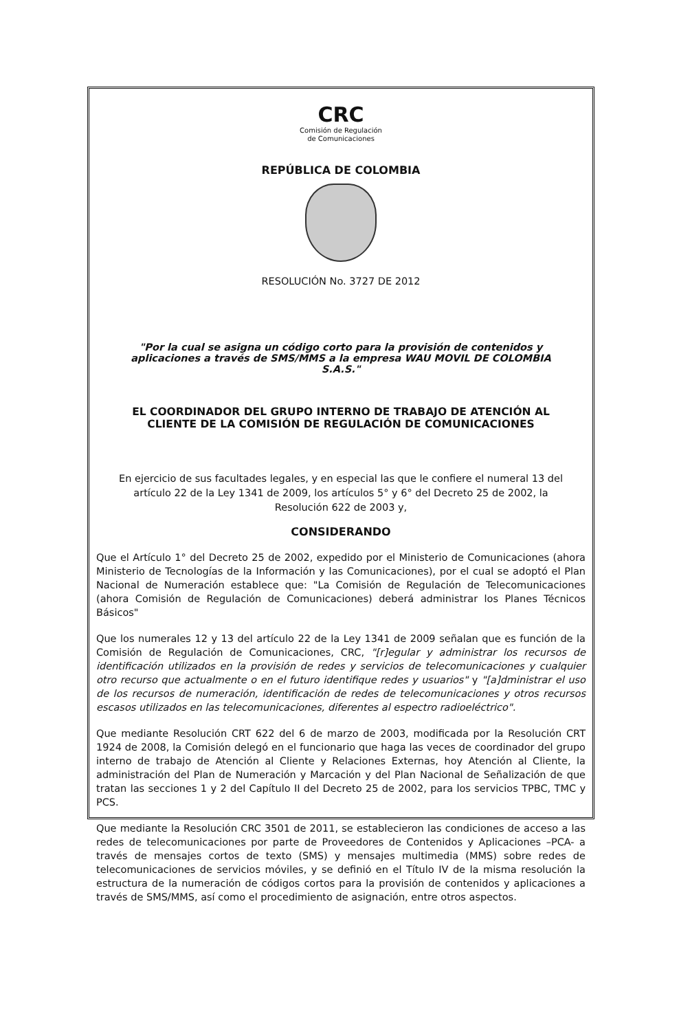CRC
Comisión de Regulación
de Comunicaciones
REPÚBLICA DE COLOMBIA
RESOLUCIÓN No. 3727 DE 2012
"Por la cual se asigna un código corto para la provisión de contenidos y aplicaciones a través de SMS/MMS a la empresa WAU MOVIL DE COLOMBIA S.A.S."
EL COORDINADOR DEL GRUPO INTERNO DE TRABAJO DE ATENCIÓN AL CLIENTE DE LA COMISIÓN DE REGULACIÓN DE COMUNICACIONES
En ejercicio de sus facultades legales, y en especial las que le confiere el numeral 13 del artículo 22 de la Ley 1341 de 2009, los artículos 5° y 6° del Decreto 25 de 2002, la Resolución 622 de 2003 y,
CONSIDERANDO
Que el Artículo 1° del Decreto 25 de 2002, expedido por el Ministerio de Comunicaciones (ahora Ministerio de Tecnologías de la Información y las Comunicaciones), por el cual se adoptó el Plan Nacional de Numeración establece que: "La Comisión de Regulación de Telecomunicaciones (ahora Comisión de Regulación de Comunicaciones) deberá administrar los Planes Técnicos Básicos"
Que los numerales 12 y 13 del artículo 22 de la Ley 1341 de 2009 señalan que es función de la Comisión de Regulación de Comunicaciones, CRC, "[r]egular y administrar los recursos de identificación utilizados en la provisión de redes y servicios de telecomunicaciones y cualquier otro recurso que actualmente o en el futuro identifique redes y usuarios" y "[a]dministrar el uso de los recursos de numeración, identificación de redes de telecomunicaciones y otros recursos escasos utilizados en las telecomunicaciones, diferentes al espectro radioeléctrico".
Que mediante Resolución CRT 622 del 6 de marzo de 2003, modificada por la Resolución CRT 1924 de 2008, la Comisión delegó en el funcionario que haga las veces de coordinador del grupo interno de trabajo de Atención al Cliente y Relaciones Externas, hoy Atención al Cliente, la administración del Plan de Numeración y Marcación y del Plan Nacional de Señalización de que tratan las secciones 1 y 2 del Capítulo II del Decreto 25 de 2002, para los servicios TPBC, TMC y PCS.
Que mediante la Resolución CRC 3501 de 2011, se establecieron las condiciones de acceso a las redes de telecomunicaciones por parte de Proveedores de Contenidos y Aplicaciones –PCA- a través de mensajes cortos de texto (SMS) y mensajes multimedia (MMS) sobre redes de telecomunicaciones de servicios móviles, y se definió en el Título IV de la misma resolución la estructura de la numeración de códigos cortos para la provisión de contenidos y aplicaciones a través de SMS/MMS, así como el procedimiento de asignación, entre otros aspectos.